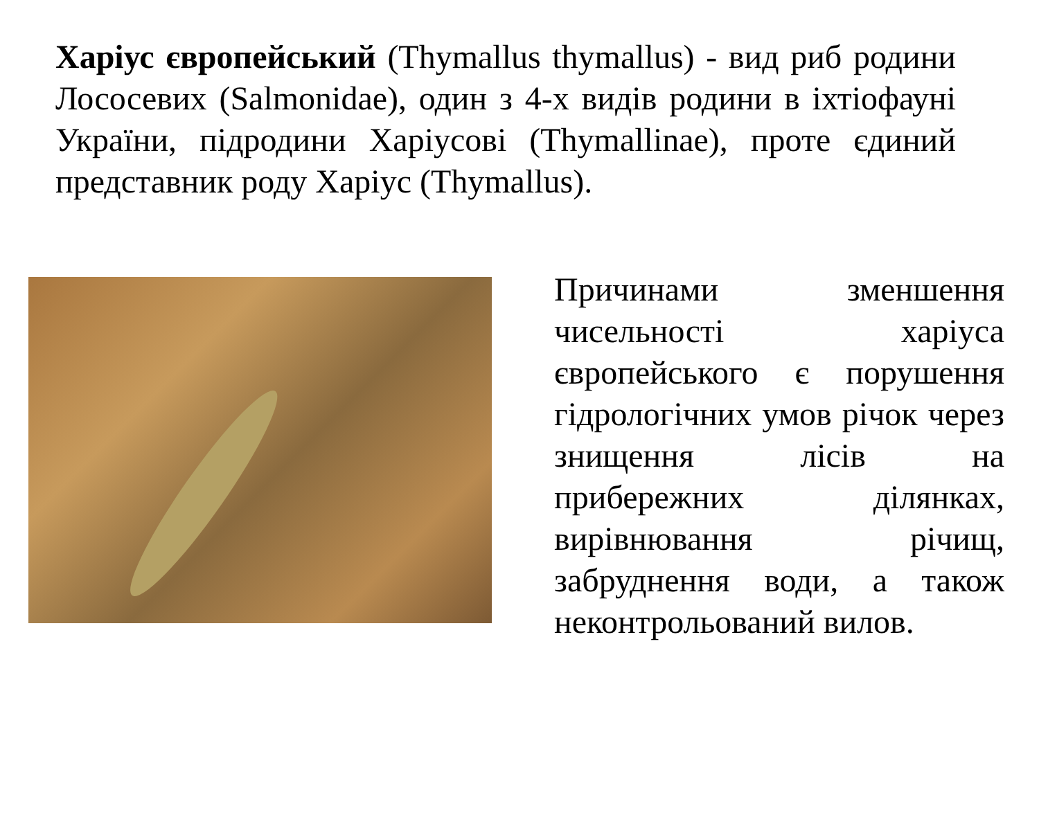Харіус європейський (Thymallus thymallus) - вид риб родини Лососевих (Salmonidae), один з 4-х видів родини в іхтіофауні України, підродини Харіусові (Thymallinae), проте єдиний представник роду Харіус (Thymallus).
Причинами зменшення чисельності харіуса європейського є порушення гідрологічних умов річок через знищення лісів на прибережних ділянках, вирівнювання річищ, забруднення води, а також неконтрольований вилов.